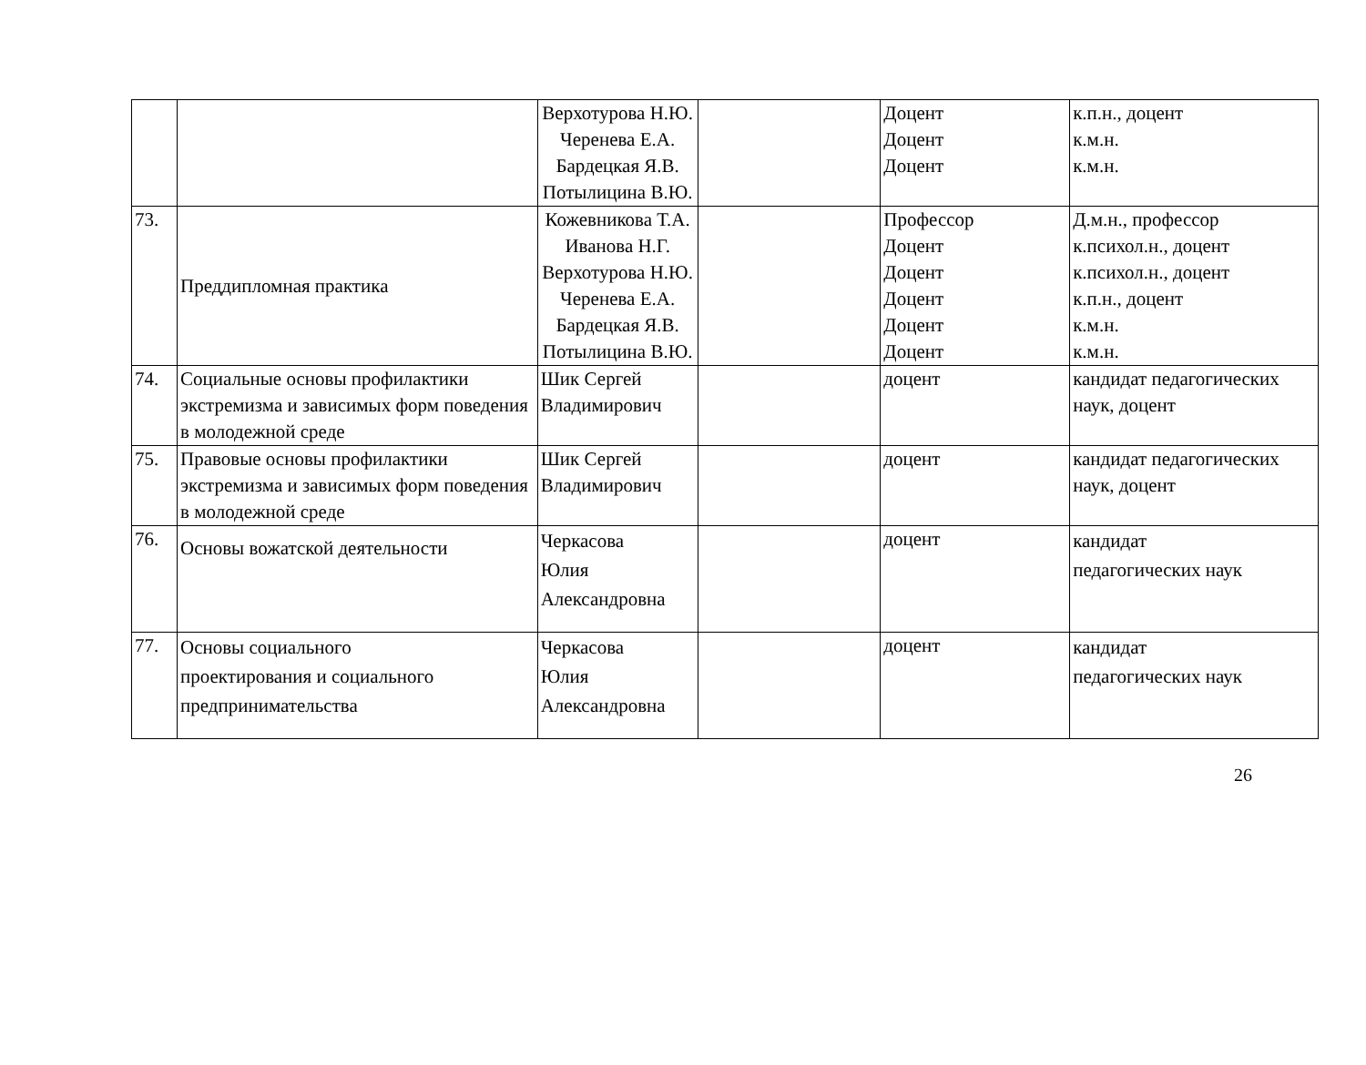| | | Верхотурова Н.Ю. Черенева Е.А. Бардецкая Я.В. Потылицина В.Ю. | | Доцент Доцент Доцент | к.п.н., доцент к.м.н. к.м.н. |
| 73. | Преддипломная практика | Кожевникова Т.А. Иванова Н.Г. Верхотурова Н.Ю. Черенева Е.А. Бардецкая Я.В. Потылицина В.Ю. | | Профессор Доцент Доцент Доцент Доцент Доцент | Д.м.н., профессор к.психол.н., доцент к.психол.н., доцент к.п.н., доцент к.м.н. к.м.н. |
| 74. | Социальные основы профилактики экстремизма и зависимых форм поведения в молодежной среде | Шик Сергей Владимирович | | доцент | кандидат педагогических наук, доцент |
| 75. | Правовые основы профилактики экстремизма и зависимых форм поведения в молодежной среде | Шик Сергей Владимирович | | доцент | кандидат педагогических наук, доцент |
| 76. | Основы вожатской деятельности | Черкасова Юлия Александровна | | доцент | кандидат педагогических наук |
| 77. | Основы социального проектирования и социального предпринимательства | Черкасова Юлия Александровна | | доцент | кандидат педагогических наук |
26